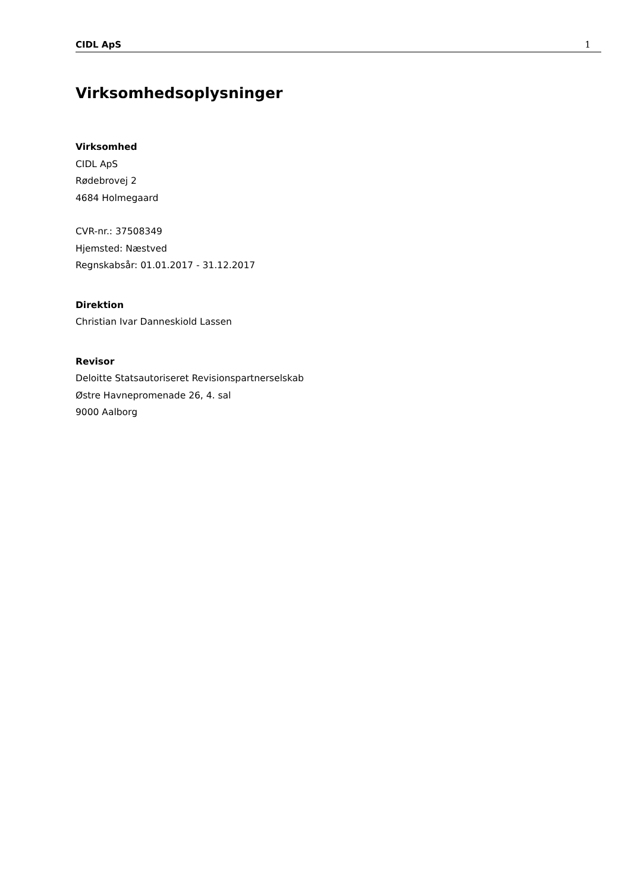CIDL ApS 1
Virksomhedsoplysninger
Virksomhed
CIDL ApS
Rødebrovej 2
4684 Holmegaard
CVR-nr.: 37508349
Hjemsted: Næstved
Regnskabsår: 01.01.2017 - 31.12.2017
Direktion
Christian Ivar Danneskiold Lassen
Revisor
Deloitte Statsautoriseret Revisionspartnerselskab
Østre Havnepromenade 26, 4. sal
9000 Aalborg